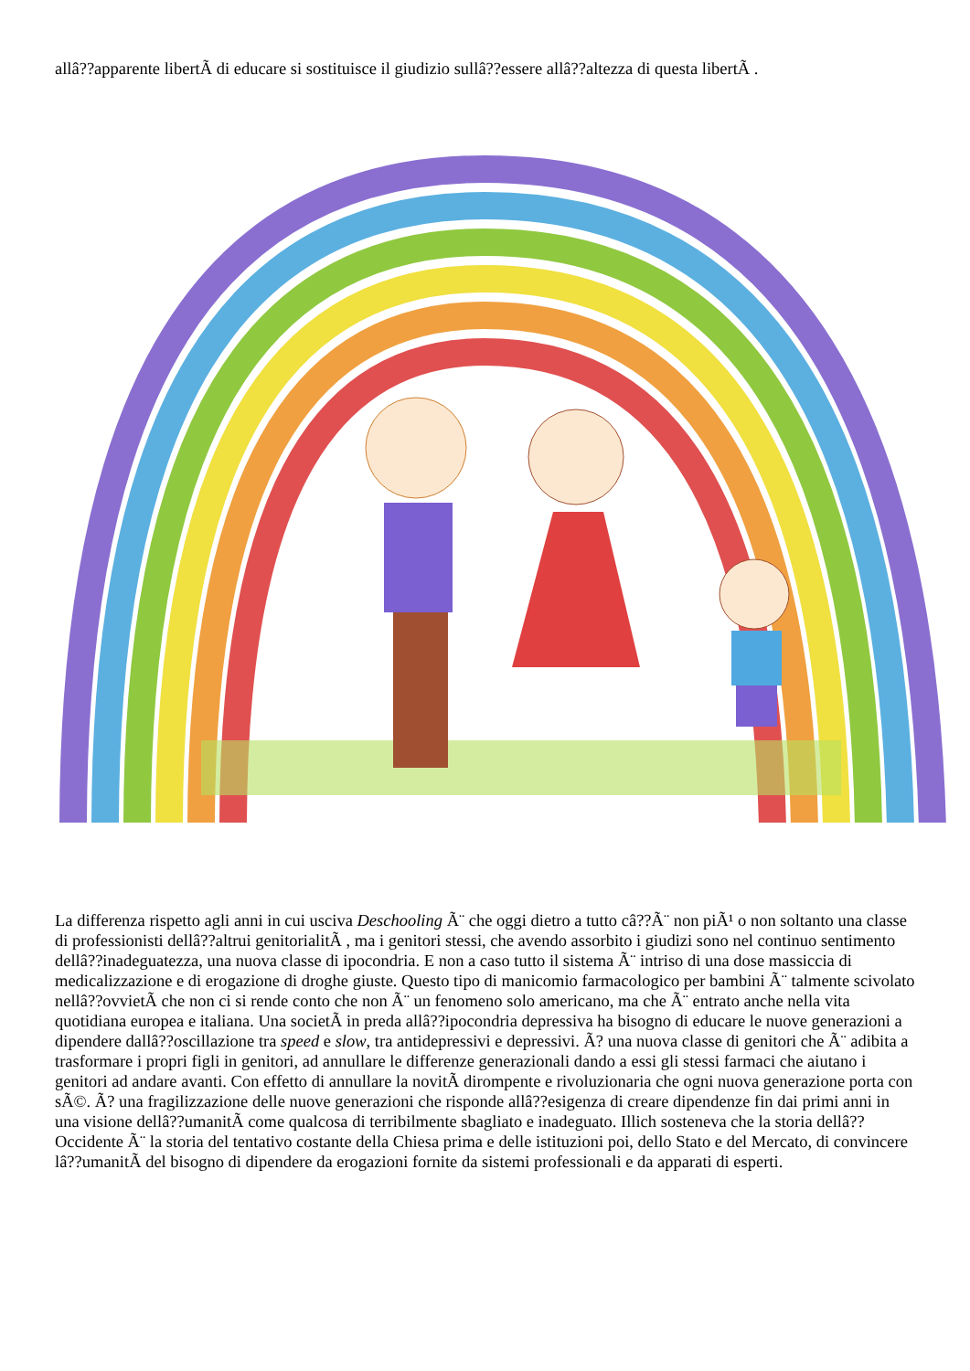allâ??apparente libertÃ di educare si sostituisce il giudizio sullâ??essere allâ??altezza di questa libertÃ .
La differenza rispetto agli anni in cui usciva Deschooling Ã¨ che oggi dietro a tutto câ??Ã¨ non piÃ¹ o non soltanto una classe di professionisti dellâ??altrui genitorialitÃ , ma i genitori stessi, che avendo assorbito i giudizi sono nel continuo sentimento dellâ??inadeguatezza, una nuova classe di ipocondria. E non a caso tutto il sistema Ã¨ intriso di una dose massiccia di medicalizzazione e di erogazione di droghe giuste. Questo tipo di manicomio farmacologico per bambini Ã¨ talmente scivolato nellâ??ovvietÃ che non ci si rende conto che non Ã¨ un fenomeno solo americano, ma che Ã¨ entrato anche nella vita quotidiana europea e italiana. Una societÃ in preda allâ??ipocondria depressiva ha bisogno di educare le nuove generazioni a dipendere dallâ??oscillazione tra speed e slow, tra antidepressivi e depressivi. Ã? una nuova classe di genitori che Ã¨ adibita a trasformare i propri figli in genitori, ad annullare le differenze generazionali dando a essi gli stessi farmaci che aiutano i genitori ad andare avanti. Con effetto di annullare la novitÃ dirompente e rivoluzionaria che ogni nuova generazione porta con sÃ©. Ã? una fragilizzazione delle nuove generazioni che risponde allâ??esigenza di creare dipendenze fin dai primi anni in una visione dellâ??umanitÃ come qualcosa di terribilmente sbagliato e inadeguato. Illich sosteneva che la storia dellâ??Occidente Ã¨ la storia del tentativo costante della Chiesa prima e delle istituzioni poi, dello Stato e del Mercato, di convincere lâ??umanitÃ del bisogno di dipendere da erogazioni fornite da sistemi professionali e da apparati di esperti.